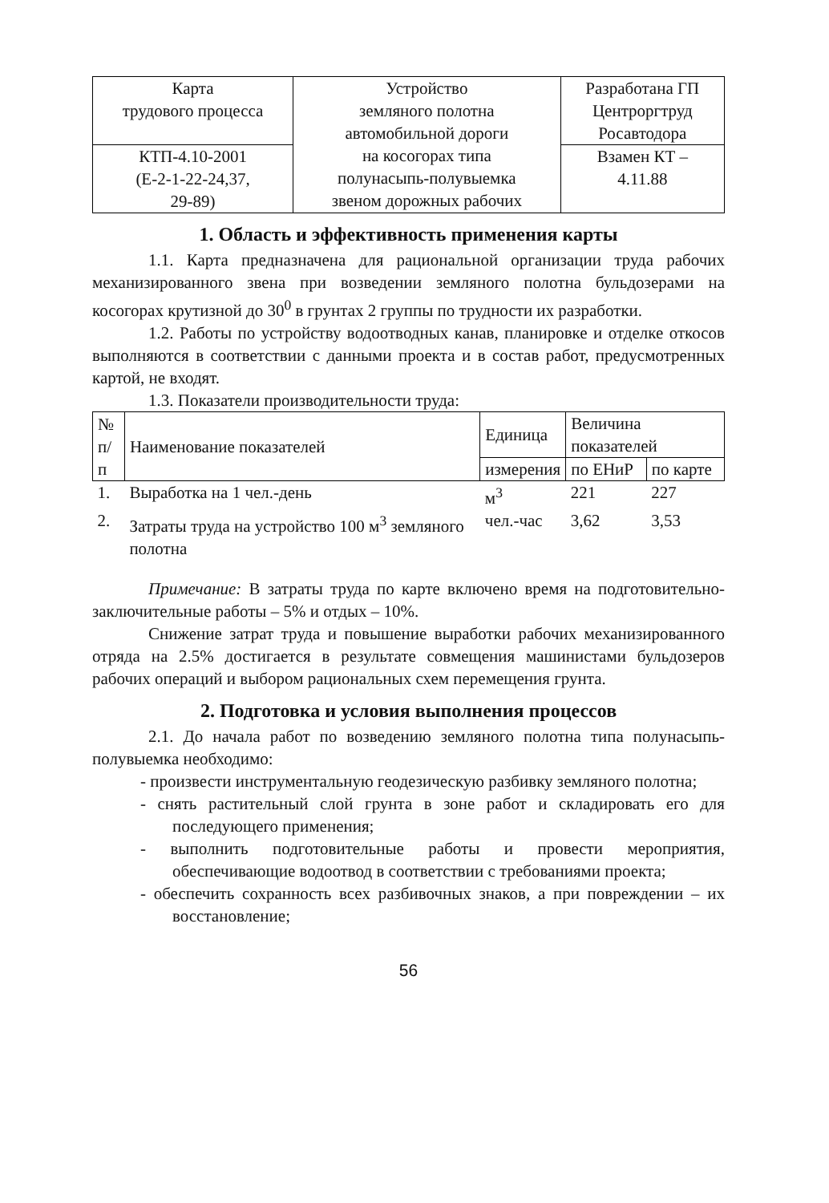| Карта трудового процесса | Устройство земляного полотна автомобильной дороги на косогорах типа полунасыпь-полувыемка звеном дорожных рабочих | Разработана ГП Центроргтруд Росавтодора |
| КТП-4.10-2001 (Е-2-1-22-24,37, 29-89) | | Взамен КТ – 4.11.88 |
1. Область и эффективность применения карты
1.1. Карта предназначена для рациональной организации труда рабочих механизированного звена при возведении земляного полотна бульдозерами на косогорах крутизной до 30<sup>0</sup> в грунтах 2 группы по трудности их разработки.
1.2. Работы по устройству водоотводных канав, планировке и отделке откосов выполняются в соответствии с данными проекта и в состав работ, предусмотренных картой, не входят.
1.3. Показатели производительности труда:
| № п/п | Наименование показателей | Единица | Величина показателей | |
| --- | --- | --- | --- | --- |
| | | измерения | по ЕНиР | по карте |
| 1. | Выработка на 1 чел.-день | м<sup>3</sup> | 221 | 227 |
| 2. | Затраты труда на устройство 100 м<sup>3</sup> земляного полотна | чел.-час | 3,62 | 3,53 |
Примечание: В затраты труда по карте включено время на подготовительно-заключительные работы – 5% и отдых – 10%.
Снижение затрат труда и повышение выработки рабочих механизированного отряда на 2.5% достигается в результате совмещения машинистами бульдозеров рабочих операций и выбором рациональных схем перемещения грунта.
2. Подготовка и условия выполнения процессов
2.1. До начала работ по возведению земляного полотна типа полунасыпь-полувыемка необходимо:
- произвести инструментальную геодезическую разбивку земляного полотна;
- снять растительный слой грунта в зоне работ и складировать его для последующего применения;
- выполнить подготовительные работы и провести мероприятия, обеспечивающие водоотвод в соответствии с требованиями проекта;
- обеспечить сохранность всех разбивочных знаков, а при повреждении – их восстановление;
56